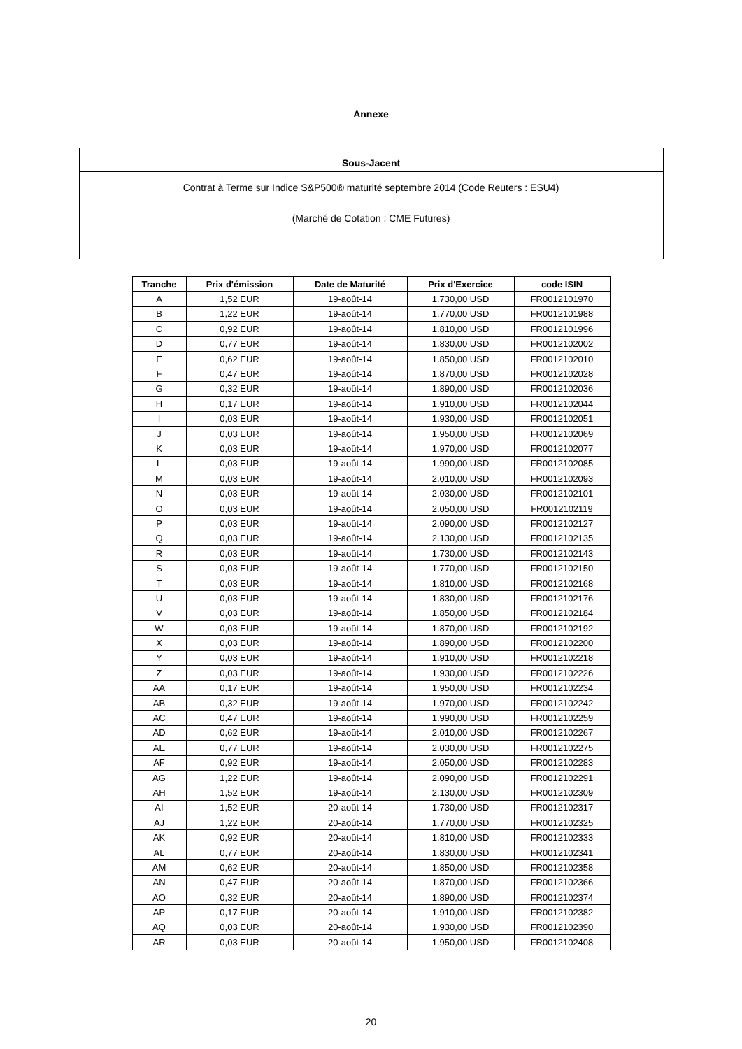Annexe
Sous-Jacent
Contrat à Terme sur Indice S&P500® maturité septembre 2014 (Code Reuters : ESU4)
(Marché de Cotation : CME Futures)
| Tranche | Prix d'émission | Date de Maturité | Prix d'Exercice | code ISIN |
| --- | --- | --- | --- | --- |
| A | 1,52 EUR | 19-août-14 | 1.730,00 USD | FR0012101970 |
| B | 1,22 EUR | 19-août-14 | 1.770,00 USD | FR0012101988 |
| C | 0,92 EUR | 19-août-14 | 1.810,00 USD | FR0012101996 |
| D | 0,77 EUR | 19-août-14 | 1.830,00 USD | FR0012102002 |
| E | 0,62 EUR | 19-août-14 | 1.850,00 USD | FR0012102010 |
| F | 0,47 EUR | 19-août-14 | 1.870,00 USD | FR0012102028 |
| G | 0,32 EUR | 19-août-14 | 1.890,00 USD | FR0012102036 |
| H | 0,17 EUR | 19-août-14 | 1.910,00 USD | FR0012102044 |
| I | 0,03 EUR | 19-août-14 | 1.930,00 USD | FR0012102051 |
| J | 0,03 EUR | 19-août-14 | 1.950,00 USD | FR0012102069 |
| K | 0,03 EUR | 19-août-14 | 1.970,00 USD | FR0012102077 |
| L | 0,03 EUR | 19-août-14 | 1.990,00 USD | FR0012102085 |
| M | 0,03 EUR | 19-août-14 | 2.010,00 USD | FR0012102093 |
| N | 0,03 EUR | 19-août-14 | 2.030,00 USD | FR0012102101 |
| O | 0,03 EUR | 19-août-14 | 2.050,00 USD | FR0012102119 |
| P | 0,03 EUR | 19-août-14 | 2.090,00 USD | FR0012102127 |
| Q | 0,03 EUR | 19-août-14 | 2.130,00 USD | FR0012102135 |
| R | 0,03 EUR | 19-août-14 | 1.730,00 USD | FR0012102143 |
| S | 0,03 EUR | 19-août-14 | 1.770,00 USD | FR0012102150 |
| T | 0,03 EUR | 19-août-14 | 1.810,00 USD | FR0012102168 |
| U | 0,03 EUR | 19-août-14 | 1.830,00 USD | FR0012102176 |
| V | 0,03 EUR | 19-août-14 | 1.850,00 USD | FR0012102184 |
| W | 0,03 EUR | 19-août-14 | 1.870,00 USD | FR0012102192 |
| X | 0,03 EUR | 19-août-14 | 1.890,00 USD | FR0012102200 |
| Y | 0,03 EUR | 19-août-14 | 1.910,00 USD | FR0012102218 |
| Z | 0,03 EUR | 19-août-14 | 1.930,00 USD | FR0012102226 |
| AA | 0,17 EUR | 19-août-14 | 1.950,00 USD | FR0012102234 |
| AB | 0,32 EUR | 19-août-14 | 1.970,00 USD | FR0012102242 |
| AC | 0,47 EUR | 19-août-14 | 1.990,00 USD | FR0012102259 |
| AD | 0,62 EUR | 19-août-14 | 2.010,00 USD | FR0012102267 |
| AE | 0,77 EUR | 19-août-14 | 2.030,00 USD | FR0012102275 |
| AF | 0,92 EUR | 19-août-14 | 2.050,00 USD | FR0012102283 |
| AG | 1,22 EUR | 19-août-14 | 2.090,00 USD | FR0012102291 |
| AH | 1,52 EUR | 19-août-14 | 2.130,00 USD | FR0012102309 |
| AI | 1,52 EUR | 20-août-14 | 1.730,00 USD | FR0012102317 |
| AJ | 1,22 EUR | 20-août-14 | 1.770,00 USD | FR0012102325 |
| AK | 0,92 EUR | 20-août-14 | 1.810,00 USD | FR0012102333 |
| AL | 0,77 EUR | 20-août-14 | 1.830,00 USD | FR0012102341 |
| AM | 0,62 EUR | 20-août-14 | 1.850,00 USD | FR0012102358 |
| AN | 0,47 EUR | 20-août-14 | 1.870,00 USD | FR0012102366 |
| AO | 0,32 EUR | 20-août-14 | 1.890,00 USD | FR0012102374 |
| AP | 0,17 EUR | 20-août-14 | 1.910,00 USD | FR0012102382 |
| AQ | 0,03 EUR | 20-août-14 | 1.930,00 USD | FR0012102390 |
| AR | 0,03 EUR | 20-août-14 | 1.950,00 USD | FR0012102408 |
20